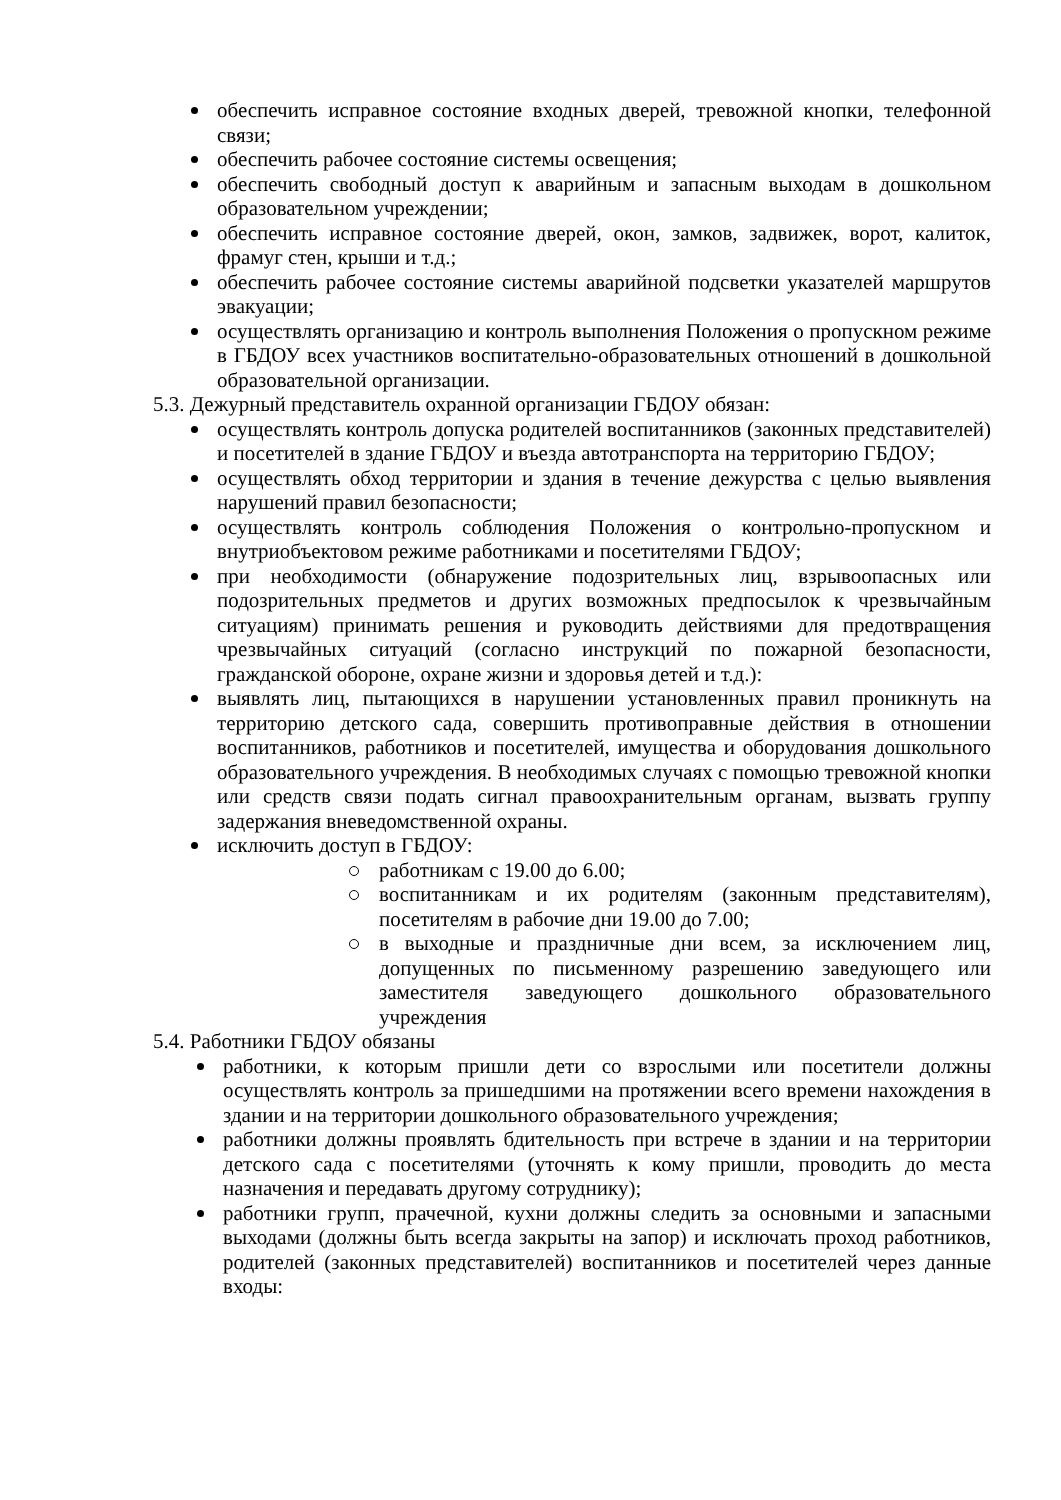обеспечить исправное состояние входных дверей, тревожной кнопки, телефонной связи;
обеспечить рабочее состояние системы освещения;
обеспечить свободный доступ к аварийным и запасным выходам в дошкольном образовательном учреждении;
обеспечить исправное состояние дверей, окон, замков, задвижек, ворот, калиток, фрамуг стен, крыши и т.д.;
обеспечить рабочее состояние системы аварийной подсветки указателей маршрутов эвакуации;
осуществлять организацию и контроль выполнения Положения о пропускном режиме в ГБДОУ всех участников воспитательно-образовательных отношений в дошкольной образовательной организации.
5.3. Дежурный представитель охранной организации ГБДОУ обязан:
осуществлять контроль допуска родителей воспитанников (законных представителей) и посетителей в здание ГБДОУ и въезда автотранспорта на территорию ГБДОУ;
осуществлять обход территории и здания в течение дежурства с целью выявления нарушений правил безопасности;
осуществлять контроль соблюдения Положения о контрольно-пропускном и внутриобъектовом режиме работниками и посетителями ГБДОУ;
при необходимости (обнаружение подозрительных лиц, взрывоопасных или подозрительных предметов и других возможных предпосылок к чрезвычайным ситуациям) принимать решения и руководить действиями для предотвращения чрезвычайных ситуаций (согласно инструкций по пожарной безопасности, гражданской обороне, охране жизни и здоровья детей и т.д.):
выявлять лиц, пытающихся в нарушении установленных правил проникнуть на территорию детского сада, совершить противоправные действия в отношении воспитанников, работников и посетителей, имущества и оборудования дошкольного образовательного учреждения. В необходимых случаях с помощью тревожной кнопки или средств связи подать сигнал правоохранительным органам, вызвать группу задержания вневедомственной охраны.
исключить доступ в ГБДОУ:
работникам с 19.00 до 6.00;
воспитанникам и их родителям (законным представителям), посетителям в рабочие дни 19.00 до 7.00;
в выходные и праздничные дни всем, за исключением лиц, допущенных по письменному разрешению заведующего или заместителя заведующего дошкольного образовательного учреждения
5.4. Работники ГБДОУ обязаны
работники, к которым пришли дети со взрослыми или посетители должны осуществлять контроль за пришедшими на протяжении всего времени нахождения в здании и на территории дошкольного образовательного учреждения;
работники должны проявлять бдительность при встрече в здании и на территории детского сада с посетителями (уточнять к кому пришли, проводить до места назначения и передавать другому сотруднику);
работники групп, прачечной, кухни должны следить за основными и запасными выходами (должны быть всегда закрыты на запор) и исключать проход работников, родителей (законных представителей) воспитанников и посетителей через данные входы: